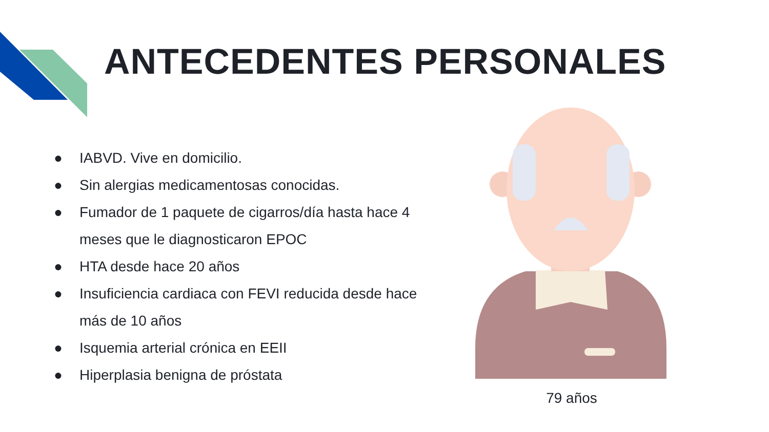ANTECEDENTES PERSONALES
● IABVD. Vive en domicilio.
● Sin alergias medicamentosas conocidas.
● Fumador de 1 paquete de cigarros/día hasta hace 4 meses que le diagnosticaron EPOC
● HTA desde hace 20 años
● Insuficiencia cardiaca con FEVI reducida desde hace más de 10 años
● Isquemia arterial crónica en EEII
● Hiperplasia benigna de próstata
79 años